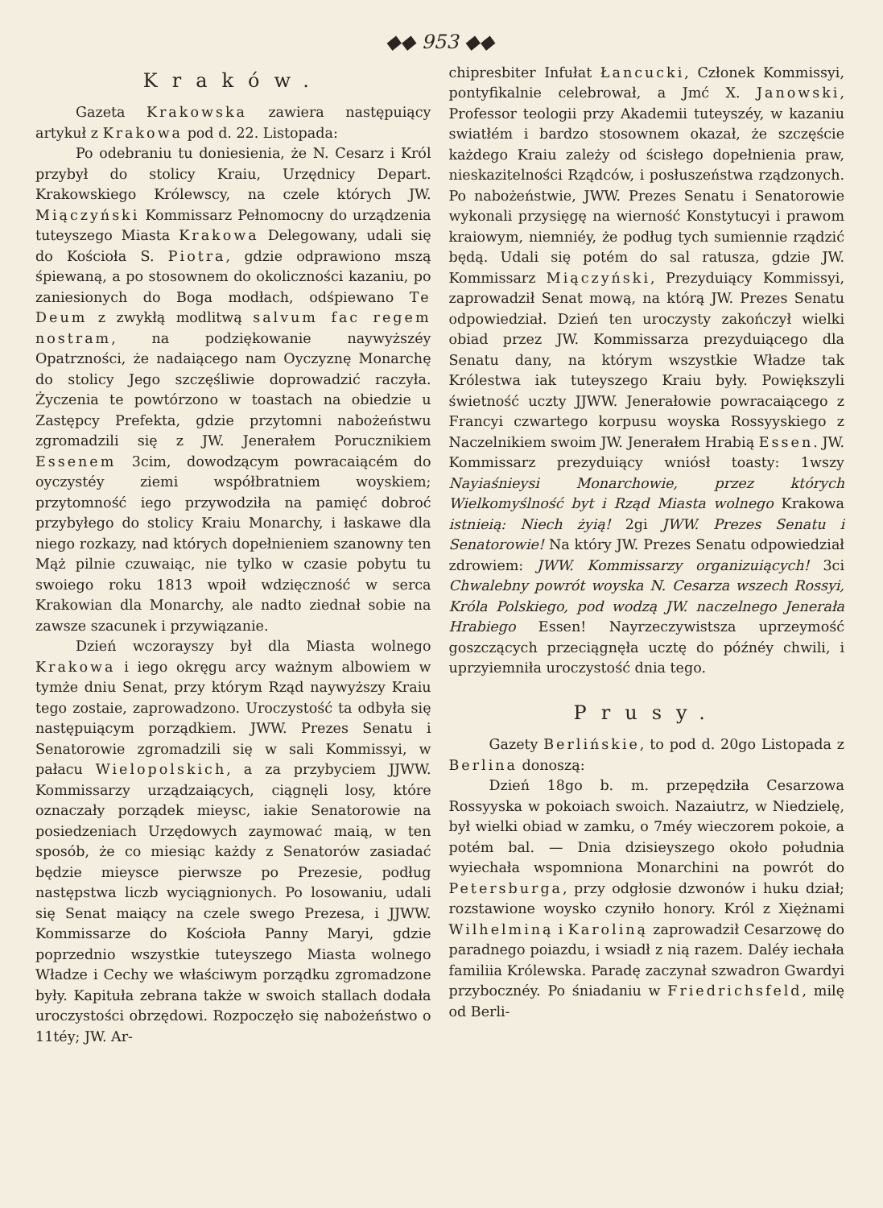◆◆ 953 ◆◆
Kraków.
Gazeta Krakowska zawiera następuiący artykuł z Krakowa pod d. 22. Listopada:
Po odebraniu tu doniesienia, że N. Cesarz i Król przybył do stolicy Kraiu, Urzędnicy Depart. Krakowskiego Królewscy, na czele których JW. Miączyński Kommissarz Pełnomocny do urządzenia tuteyszego Miasta Krakowa Delegowany, udali się do Kościoła S. Piotra, gdzie odprawiono mszą śpiewaną, a po stosownem do okoliczności kazaniu, po zaniesionych do Boga modłach, odśpiewano Te Deum z zwykłą modlitwą salvum fac regem nostram, na podziękowanie naywyższéy Opatrzności, że nadaiącego nam Oyczyznę Monarchę do stolicy Jego szczęśliwie doprowadzić raczyła. Życzenia te powtórzono w toastach na obiedzie u Zastępcy Prefekta, gdzie przytomni nabożeństwu zgromadzili się z JW. Jenerałem Porucznikiem Essenem 3cim, dowodzącym powracaiącém do oyczystéy ziemi współbratniem woyskiem; przytomność iego przywodziła na pamięć dobroć przybyłego do stolicy Kraiu Monarchy, i łaskawe dla niego rozkazy, nad których dopełnieniem szanowny ten Mąż pilnie czuwaiąc, nie tylko w czasie pobytu tu swoiego roku 1813 wpoił wdzięczność w serca Krakowian dla Monarchy, ale nadto ziednał sobie na zawsze szacunek i przywiązanie.
Dzień wczorayszy był dla Miasta wolnego Krakowa i iego okręgu arcy ważnym albowiem w tymże dniu Senat, przy którym Rząd naywyższy Kraiu tego zostaie, zaprowadzono. Uroczystość ta odbyła się następuiącym porządkiem. JWW. Prezes Senatu i Senatorowie zgromadzili się w sali Kommissyi, w pałacu Wielopolskich, a za przybyciem JJWW. Kommissarzy urządzaiących, ciągnęli losy, które oznaczały porządek mieysc, iakie Senatorowie na posiedzeniach Urzędowych zaymować maią, w ten sposób, że co miesiąc każdy z Senatorów zasiadać będzie mieysce pierwsze po Prezesie, podług następstwa liczb wyciągnionych. Po losowaniu, udali się Senat maiący na czele swego Prezesa, i JJWW. Kommissarze do Kościoła Panny Maryi, gdzie poprzednio wszystkie tuteyszego Miasta wolnego Władze i Cechy we właściwym porządku zgromadzone były. Kapituła zebrana także w swoich stallach dodała uroczystości obrzędowi. Rozpoczęło się nabożeństwo o 11téy; JW. Ar-
chipresbiter Infułat Łancucki, Członek Kommissyi, pontyfikalnie celebrował, a Jmć X. Janowski, Professor teologii przy Akademii tuteyszéy, w kazaniu swiatłém i bardzo stosownem okazał, że szczęście każdego Kraiu zależy od ścisłego dopełnienia praw, nieskazitelności Rządców, i posłuszeństwa rządzonych. Po nabożeństwie, JWW. Prezes Senatu i Senatorowie wykonali przysięgę na wierność Konstytucyi i prawom kraiowym, niemniéy, że podług tych sumiennie rządzić będą. Udali się potém do sal ratusza, gdzie JW. Kommissarz Miączyński, Prezyduiący Kommissyi, zaprowadził Senat mową, na którą JW. Prezes Senatu odpowiedział. Dzień ten uroczysty zakończył wielki obiad przez JW. Kommissarza prezyduiącego dla Senatu dany, na którym wszystkie Władze tak Królestwa iak tuteyszego Kraiu były. Powiększyli świetność uczty JJWW. Jenerałowie powracaiącego z Francyi czwartego korpusu woyska Rossyyskiego z Naczelnikiem swoim JW. Jenerałem Hrabią Essen. JW. Kommissarz prezyduiący wniósł toasty: 1wszy Nayiaśnieysi Monarchowie, przez których Wielkomyślność byt i Rząd Miasta wolnego Krakowa istnieią: Niech żyią! 2gi JWW. Prezes Senatu i Senatorowie! Na który JW. Prezes Senatu odpowiedział zdrowiem: JWW. Kommissarzy organizuiących! 3ci Chwalebny powrót woyska N. Cesarza wszech Rossyi, Króla Polskiego, pod wodzą JW. naczelnego Jenerała Hrabiego Essen! Nayrzeczywistsza uprzeymość goszczących przeciągnęła ucztę do późnéy chwili, i uprzyiemniła uroczystość dnia tego.
Prusy.
Gazety Berlińskie, to pod d. 20go Listopada z Berlina donoszą:
Dzień 18go b. m. przepędziła Cesarzowa Rossyyska w pokoiach swoich. Nazaiutrz, w Niedzielę, był wielki obiad w zamku, o 7méy wieczorem pokoie, a potém bal. — Dnia dzisieyszego około południa wyiechała wspomniona Monarchini na powrót do Petersburga, przy odgłosie dzwonów i huku dział; rozstawione woysko czyniło honory. Król z Xiężnami Wilhelminą i Karoliną zaprowadził Cesarzowę do paradnego poiazdu, i wsiadł z nią razem. Daléy iechała familiia Królewska. Paradę zaczynał szwadron Gwardyi przybocznéy. Po śniadaniu w Friedrichsfeld, milę od Berli-